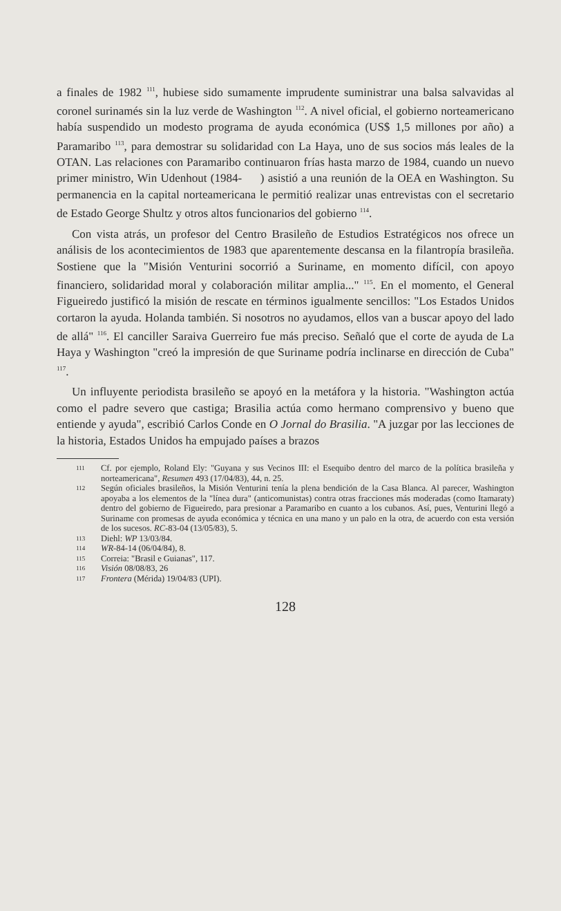a finales de 1982 <sup>111</sup>, hubiese sido sumamente imprudente suministrar una balsa salvavidas al coronel surinamés sin la luz verde de Washington <sup>112</sup>. A nivel oficial, el gobierno norteamericano había suspendido un modesto programa de ayuda económica (US$ 1,5 millones por año) a Paramaribo <sup>113</sup>, para demostrar su solidaridad con La Haya, uno de sus socios más leales de la OTAN. Las relaciones con Paramaribo continuaron frías hasta marzo de 1984, cuando un nuevo primer ministro, Win Udenhout (1984- ) asistió a una reunión de la OEA en Washington. Su permanencia en la capital norteamericana le permitió realizar unas entrevistas con el secretario de Estado George Shultz y otros altos funcionarios del gobierno <sup>114</sup>.
Con vista atrás, un profesor del Centro Brasileño de Estudios Estratégicos nos ofrece un análisis de los acontecimientos de 1983 que aparentemente descansa en la filantropía brasileña. Sostiene que la "Misión Venturini socorrió a Suriname, en momento difícil, con apoyo financiero, solidaridad moral y colaboración militar amplia..." <sup>115</sup>. En el momento, el General Figueiredo justificó la misión de rescate en términos igualmente sencillos: "Los Estados Unidos cortaron la ayuda. Holanda también. Si nosotros no ayudamos, ellos van a buscar apoyo del lado de allá" <sup>116</sup>. El canciller Saraiva Guerreiro fue más preciso. Señaló que el corte de ayuda de La Haya y Washington "creó la impresión de que Suriname podría inclinarse en dirección de Cuba" <sup>117</sup>.
Un influyente periodista brasileño se apoyó en la metáfora y la historia. "Washington actúa como el padre severo que castiga; Brasilia actúa como hermano comprensivo y bueno que entiende y ayuda", escribió Carlos Conde en O Jornal do Brasilia. "A juzgar por las lecciones de la historia, Estados Unidos ha empujado países a brazos
111 Cf. por ejemplo, Roland Ely: "Guyana y sus Vecinos III: el Esequibo dentro del marco de la política brasileña y norteamericana", Resumen 493 (17/04/83), 44, n. 25.
112 Según oficiales brasileños, la Misión Venturini tenía la plena bendición de la Casa Blanca. Al parecer, Washington apoyaba a los elementos de la "línea dura" (anticomunistas) contra otras fracciones más moderadas (como Itamaraty) dentro del gobierno de Figueiredo, para presionar a Paramaribo en cuanto a los cubanos. Así, pues, Venturini llegó a Suriname con promesas de ayuda económica y técnica en una mano y un palo en la otra, de acuerdo con esta versión de los sucesos. RC-83-04 (13/05/83), 5.
113 Diehl: WP 13/03/84.
114 WR-84-14 (06/04/84), 8.
115 Correia: "Brasil e Guianas", 117.
116 Visión 08/08/83, 26
117 Frontera (Mérida) 19/04/83 (UPI).
128